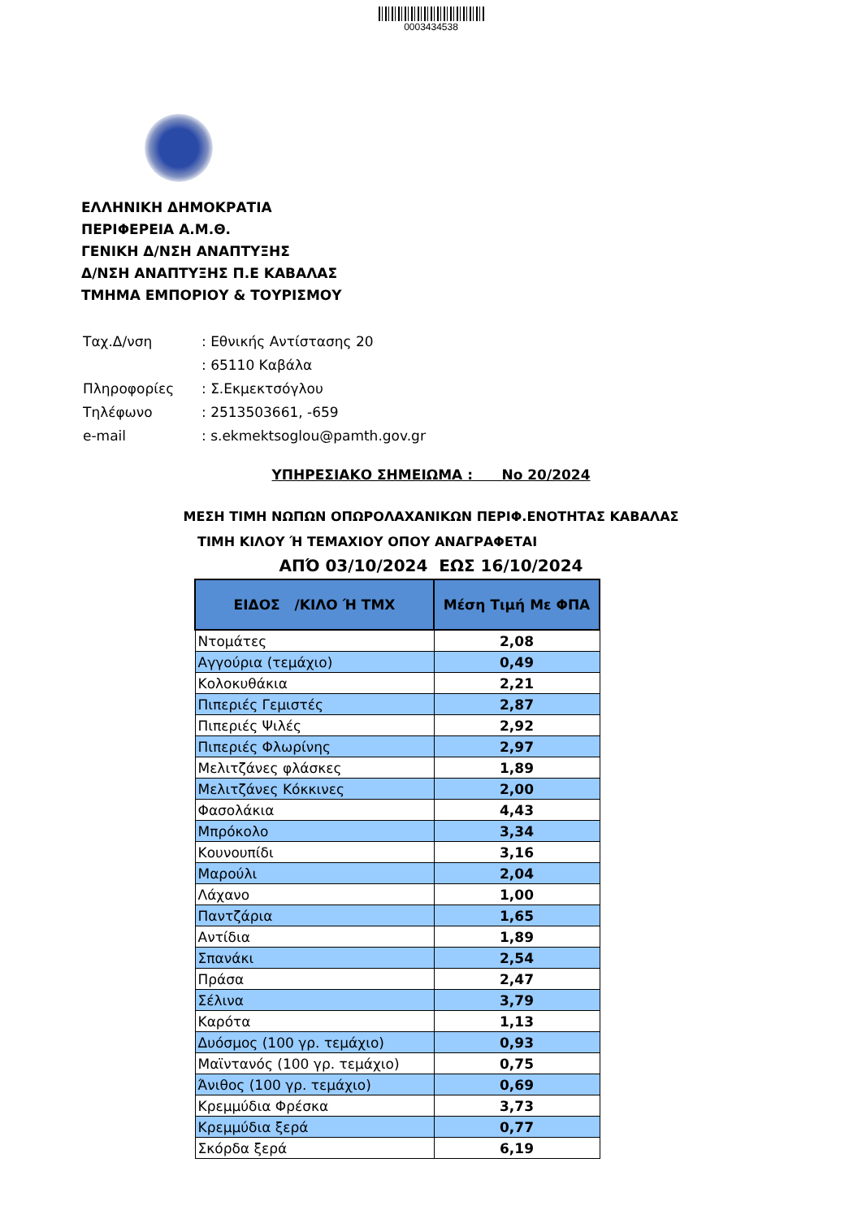0003434538
ΕΛΛΗΝΙΚΗ ΔΗΜΟΚΡΑΤΙΑ
ΠΕΡΙΦΕΡΕΙΑ Α.Μ.Θ.
ΓΕΝΙΚΗ Δ/ΝΣΗ ΑΝΑΠΤΥΞΗΣ
Δ/ΝΣΗ ΑΝΑΠΤΥΞΗΣ Π.Ε ΚΑΒΑΛΑΣ
ΤΜΗΜΑ ΕΜΠΟΡΙΟΥ & ΤΟΥΡΙΣΜΟΥ
| Ταχ.Δ/νση | : Εθνικής Αντίστασης 20 |
| | : 65110 Καβάλα |
| Πληροφορίες | : Σ.Εκμεκτσόγλου |
| Τηλέφωνο | : 2513503661, -659 |
| e-mail | : s.ekmektsoglou@pamth.gov.gr |
ΥΠΗΡΕΣΙΑΚΟ ΣΗΜΕΙΩΜΑ : Νο 20/2024
ΜΕΣΗ ΤΙΜΗ ΝΩΠΩΝ ΟΠΩΡΟΛΑΧΑΝΙΚΩΝ ΠΕΡΙΦ.ΕΝΟΤΗΤΑΣ ΚΑΒΑΛΑΣ
ΤΙΜΗ ΚΙΛΟΥ Ή ΤΕΜΑΧΙΟΥ ΟΠΟΥ ΑΝΑΓΡΑΦΕΤΑΙ
ΑΠΌ 03/10/2024 ΕΩΣ 16/10/2024
| ΕΙΔΟΣ /ΚΙΛΟ Ή ΤΜΧ | Μέση Τιμή Με ΦΠΑ |
| --- | --- |
| Ντομάτες | 2,08 |
| Αγγούρια (τεμάχιο) | 0,49 |
| Κολοκυθάκια | 2,21 |
| Πιπεριές Γεμιστές | 2,87 |
| Πιπεριές Ψιλές | 2,92 |
| Πιπεριές Φλωρίνης | 2,97 |
| Μελιτζάνες φλάσκες | 1,89 |
| Μελιτζάνες Κόκκινες | 2,00 |
| Φασολάκια | 4,43 |
| Μπρόκολο | 3,34 |
| Κουνουπίδι | 3,16 |
| Μαρούλι | 2,04 |
| Λάχανο | 1,00 |
| Παντζάρια | 1,65 |
| Αντίδια | 1,89 |
| Σπανάκι | 2,54 |
| Πράσα | 2,47 |
| Σέλινα | 3,79 |
| Καρότα | 1,13 |
| Δυόσμος (100 γρ. τεμάχιο) | 0,93 |
| Μαϊντανός (100 γρ. τεμάχιο) | 0,75 |
| Άνιθος (100 γρ. τεμάχιο) | 0,69 |
| Κρεμμύδια Φρέσκα | 3,73 |
| Κρεμμύδια ξερά | 0,77 |
| Σκόρδα ξερά | 6,19 |